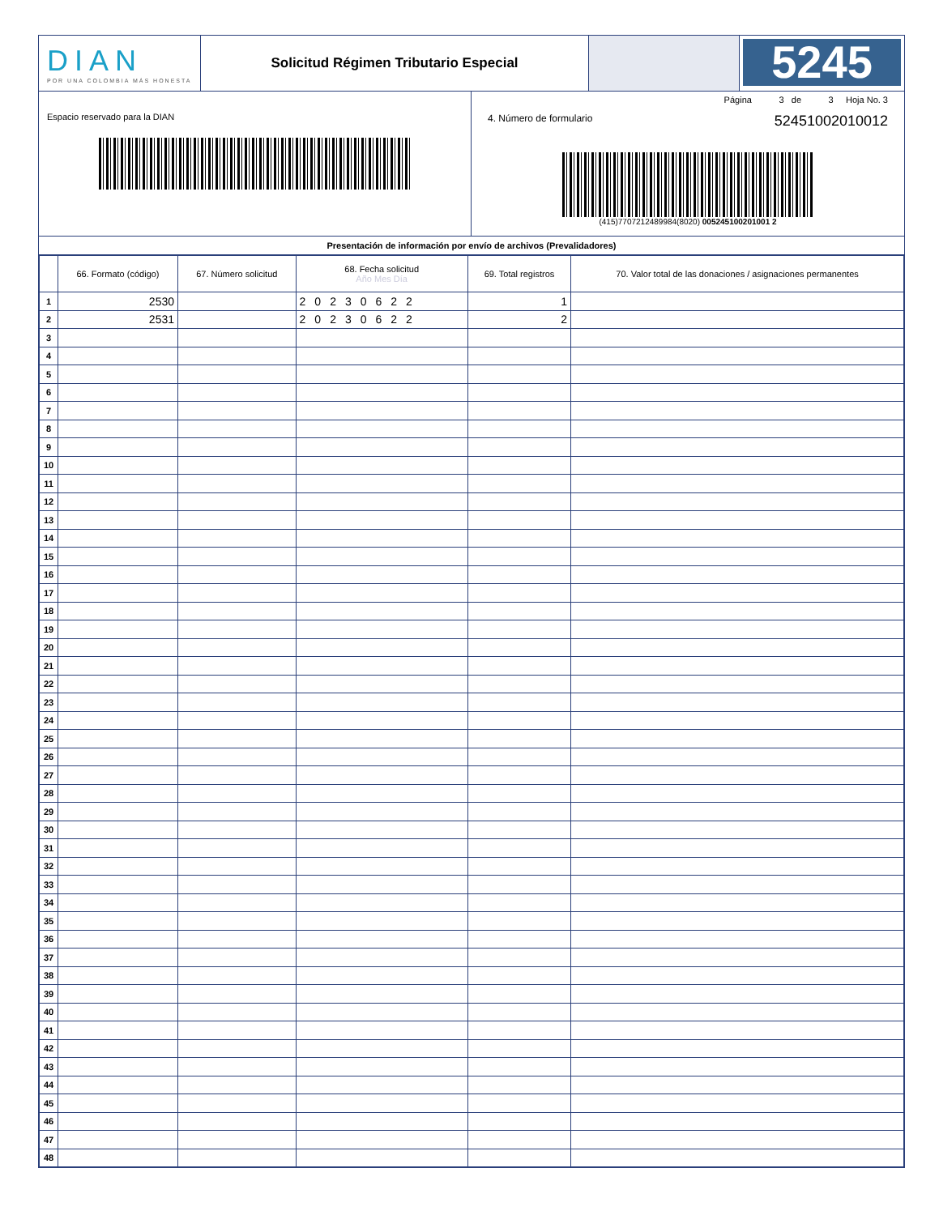DIAN
POR UNA COLOMBIA MÁS HONESTA
Solicitud Régimen Tributario Especial
5245
Espacio reservado para la DIAN
Página 3 de 3 Hoja No. 3
4. Número de formulario 52451002010012
(415)7707212489984(8020) 005245100201001 2
Presentación de información por envío de archivos (Prevalidadores)
| | 66. Formato (código) | 67. Número solicitud | 68. Fecha solicitud Año Mes Día | 69. Total registros | 70. Valor total de las donaciones / asignaciones permanentes |
| --- | --- | --- | --- | --- | --- |
| 1 | 2530 | | 20230622 | 1 | |
| 2 | 2531 | | 20230622 | 2 | |
| 3 | | | | | |
| 4 | | | | | |
| 5 | | | | | |
| 6 | | | | | |
| 7 | | | | | |
| 8 | | | | | |
| 9 | | | | | |
| 10 | | | | | |
| 11 | | | | | |
| 12 | | | | | |
| 13 | | | | | |
| 14 | | | | | |
| 15 | | | | | |
| 16 | | | | | |
| 17 | | | | | |
| 18 | | | | | |
| 19 | | | | | |
| 20 | | | | | |
| 21 | | | | | |
| 22 | | | | | |
| 23 | | | | | |
| 24 | | | | | |
| 25 | | | | | |
| 26 | | | | | |
| 27 | | | | | |
| 28 | | | | | |
| 29 | | | | | |
| 30 | | | | | |
| 31 | | | | | |
| 32 | | | | | |
| 33 | | | | | |
| 34 | | | | | |
| 35 | | | | | |
| 36 | | | | | |
| 37 | | | | | |
| 38 | | | | | |
| 39 | | | | | |
| 40 | | | | | |
| 41 | | | | | |
| 42 | | | | | |
| 43 | | | | | |
| 44 | | | | | |
| 45 | | | | | |
| 46 | | | | | |
| 47 | | | | | |
| 48 | | | | | |